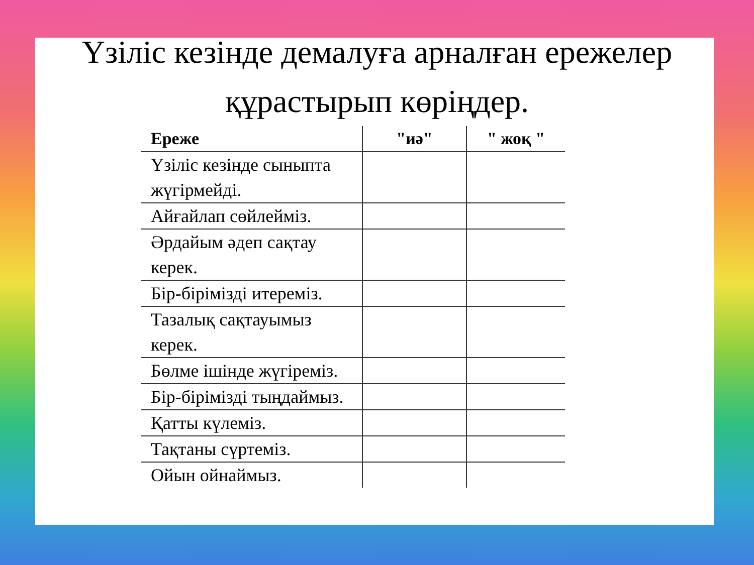Үзіліс кезінде демалуға арналған ережелер құрастырып көріңдер.
| Ереже | "иə" | " жоқ " |
| --- | --- | --- |
| Үзіліс кезінде сыныпта жүгірмейді. | | |
| Айғайлап сөйлейміз. | | |
| Әрдайым әдеп сақтау керек. | | |
| Бір-бірімізді итереміз. | | |
| Тазалық сақтауымыз керек. | | |
| Бөлме ішінде жүгіреміз. | | |
| Бір-бірімізді тыңдаймыз. | | |
| Қатты күлеміз. | | |
| Тақтаны сүртеміз. | | |
| Ойын ойнаймыз. | | |